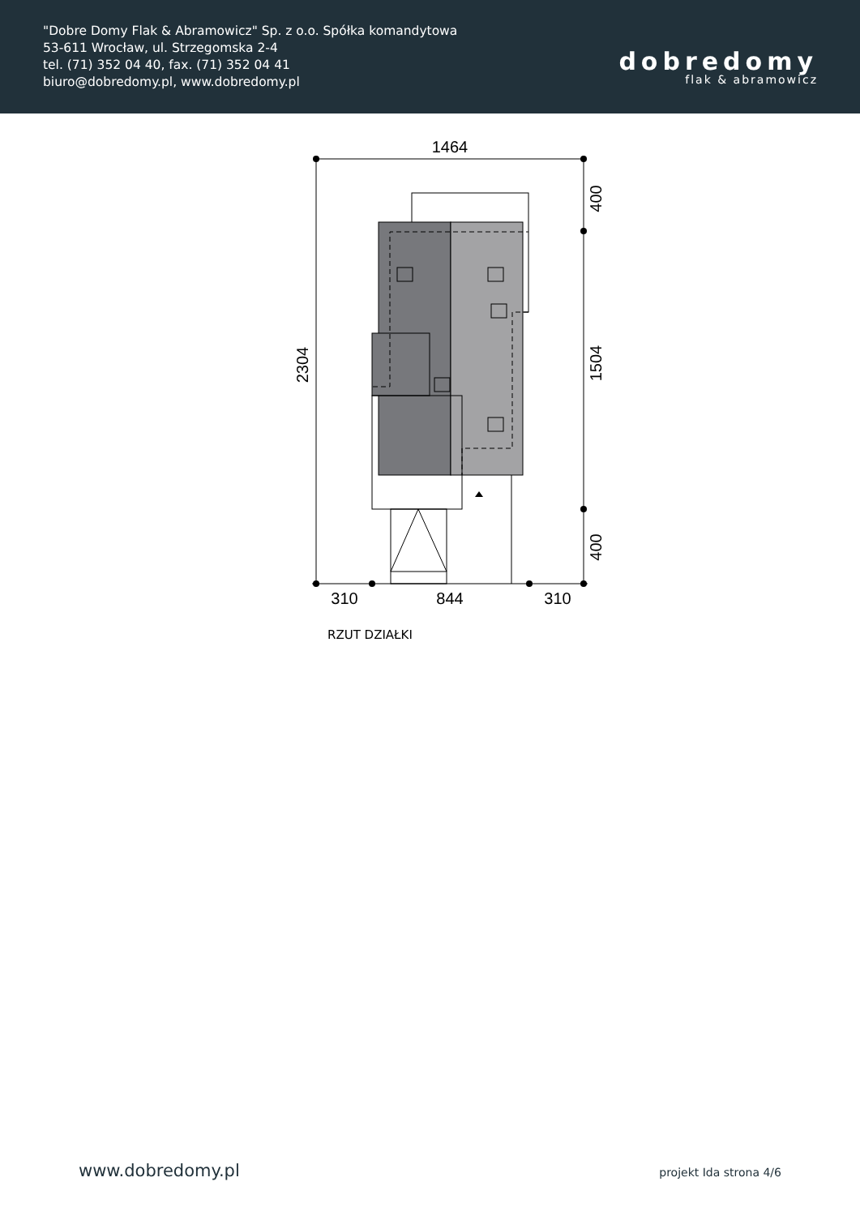"Dobre Domy Flak & Abramowicz" Sp. z o.o. Spółka komandytowa
53-611 Wrocław, ul. Strzegomska 2-4
tel. (71) 352 04 40, fax. (71) 352 04 41
biuro@dobredomy.pl, www.dobredomy.pl
dobredomy
flak & abramowicz
1464
310
844
310
2304
400
1504
400
RZUT DZIAŁKI
www.dobredomy.pl projekt Ida strona 4/6